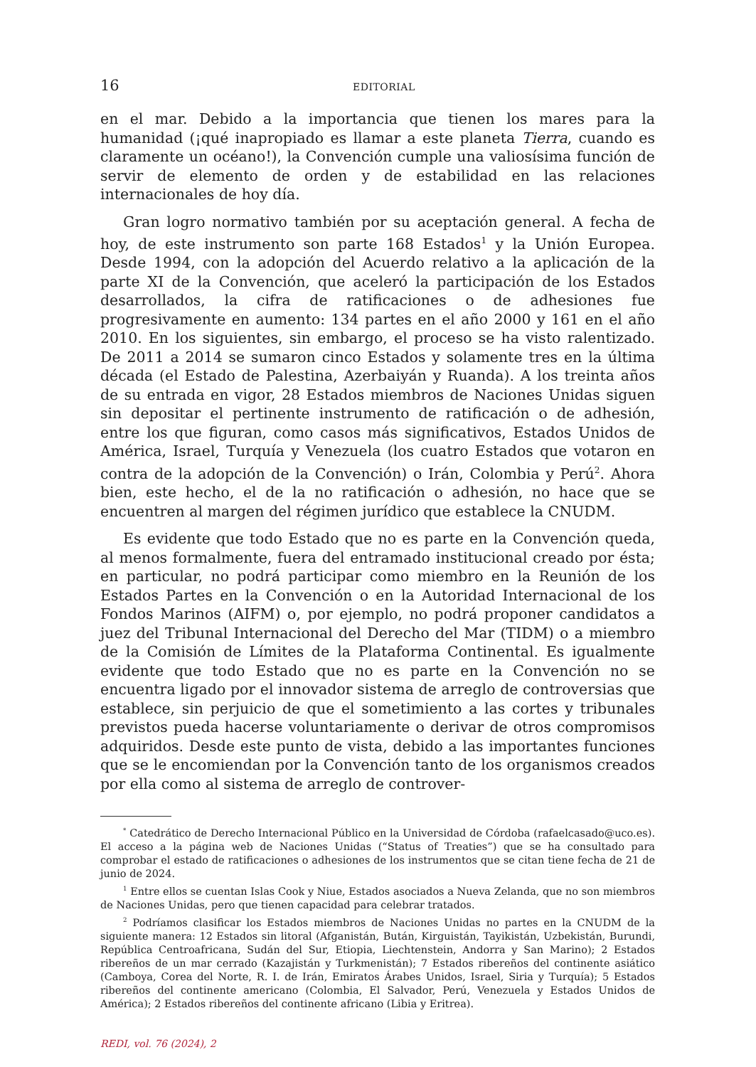16 EDITORIAL
en el mar. Debido a la importancia que tienen los mares para la humanidad (¡qué inapropiado es llamar a este planeta Tierra, cuando es claramente un océano!), la Convención cumple una valiosísima función de servir de elemento de orden y de estabilidad en las relaciones internacionales de hoy día.
Gran logro normativo también por su aceptación general. A fecha de hoy, de este instrumento son parte 168 Estados<sup>1</sup> y la Unión Europea. Desde 1994, con la adopción del Acuerdo relativo a la aplicación de la parte XI de la Convención, que aceleró la participación de los Estados desarrollados, la cifra de ratificaciones o de adhesiones fue progresivamente en aumento: 134 partes en el año 2000 y 161 en el año 2010. En los siguientes, sin embargo, el proceso se ha visto ralentizado. De 2011 a 2014 se sumaron cinco Estados y solamente tres en la última década (el Estado de Palestina, Azerbaiyán y Ruanda). A los treinta años de su entrada en vigor, 28 Estados miembros de Naciones Unidas siguen sin depositar el pertinente instrumento de ratificación o de adhesión, entre los que figuran, como casos más significativos, Estados Unidos de América, Israel, Turquía y Venezuela (los cuatro Estados que votaron en contra de la adopción de la Convención) o Irán, Colombia y Perú<sup>2</sup>. Ahora bien, este hecho, el de la no ratificación o adhesión, no hace que se encuentren al margen del régimen jurídico que establece la CNUDM.
Es evidente que todo Estado que no es parte en la Convención queda, al menos formalmente, fuera del entramado institucional creado por ésta; en particular, no podrá participar como miembro en la Reunión de los Estados Partes en la Convención o en la Autoridad Internacional de los Fondos Marinos (AIFM) o, por ejemplo, no podrá proponer candidatos a juez del Tribunal Internacional del Derecho del Mar (TIDM) o a miembro de la Comisión de Límites de la Plataforma Continental. Es igualmente evidente que todo Estado que no es parte en la Convención no se encuentra ligado por el innovador sistema de arreglo de controversias que establece, sin perjuicio de que el sometimiento a las cortes y tribunales previstos pueda hacerse voluntariamente o derivar de otros compromisos adquiridos. Desde este punto de vista, debido a las importantes funciones que se le encomiendan por la Convención tanto de los organismos creados por ella como al sistema de arreglo de controver-
<sup>*</sup> Catedrático de Derecho Internacional Público en la Universidad de Córdoba (rafaelcasado@uco.es). El acceso a la página web de Naciones Unidas (“Status of Treaties”) que se ha consultado para comprobar el estado de ratificaciones o adhesiones de los instrumentos que se citan tiene fecha de 21 de junio de 2024.
<sup>1</sup> Entre ellos se cuentan Islas Cook y Niue, Estados asociados a Nueva Zelanda, que no son miembros de Naciones Unidas, pero que tienen capacidad para celebrar tratados.
<sup>2</sup> Podríamos clasificar los Estados miembros de Naciones Unidas no partes en la CNUDM de la siguiente manera: 12 Estados sin litoral (Afganistán, Bután, Kirguistán, Tayikistán, Uzbekistán, Burundi, República Centroafricana, Sudán del Sur, Etiopia, Liechtenstein, Andorra y San Marino); 2 Estados ribereños de un mar cerrado (Kazajistán y Turkmenistán); 7 Estados ribereños del continente asiático (Camboya, Corea del Norte, R. I. de Irán, Emiratos Árabes Unidos, Israel, Siria y Turquía); 5 Estados ribereños del continente americano (Colombia, El Salvador, Perú, Venezuela y Estados Unidos de América); 2 Estados ribereños del continente africano (Libia y Eritrea).
REDI, vol. 76 (2024), 2